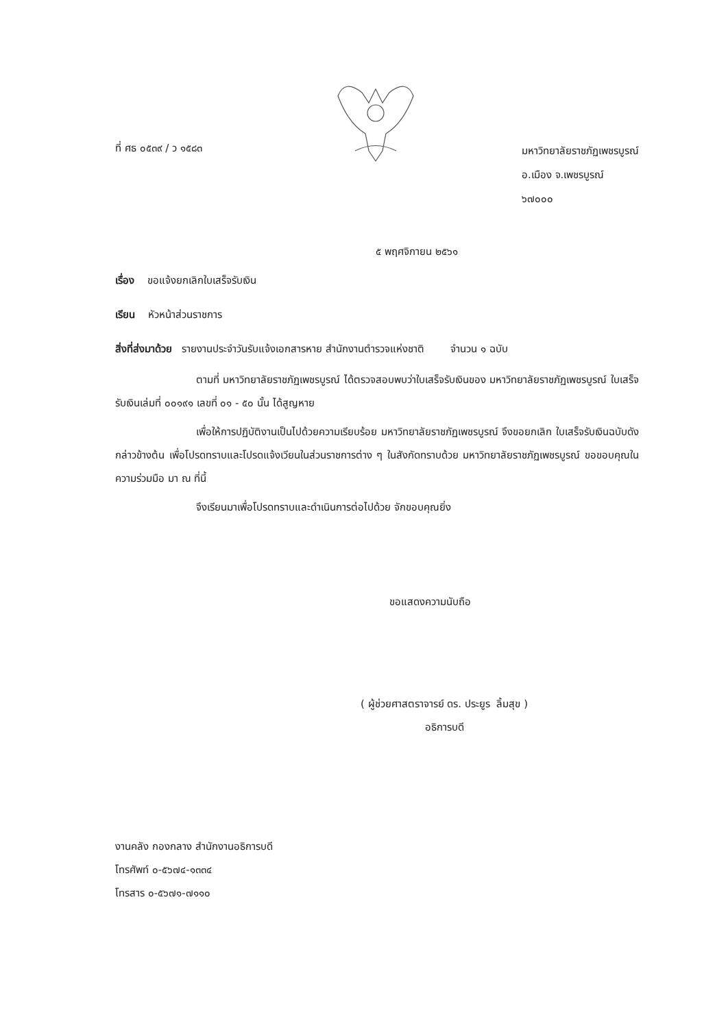ที่ ศธ ๐๕๓๙ / ว ๑๕๘๓
มหาวิทยาลัยราชภัฏเพชรบูรณ์
อ.เมือง จ.เพชรบูรณ์
๖๗๐๐๐
๕ พฤศจิกายน ๒๕๖๑
เรื่อง ขอแจ้งยกเลิกใบเสร็จรับเงิน
เรียน หัวหน้าส่วนราชการ
สิ่งที่ส่งมาด้วย รายงานประจำวันรับแจ้งเอกสารหาย สำนักงานตำรวจแห่งชาติ จำนวน ๑ ฉบับ
ตามที่ มหาวิทยาลัยราชภัฏเพชรบูรณ์ ได้ตรวจสอบพบว่าใบเสร็จรับเงินของ มหาวิทยาลัยราชภัฏเพชรบูรณ์ ใบเสร็จรับเงินเล่มที่ ๐๐๑๙๑ เลขที่ ๐๑ - ๕๐ นั้น ได้สูญหาย
เพื่อให้การปฏิบัติงานเป็นไปด้วยความเรียบร้อย มหาวิทยาลัยราชภัฏเพชรบูรณ์ จึงขอยกเลิก ใบเสร็จรับเงินฉบับดังกล่าวข้างต้น เพื่อโปรดทราบและโปรดแจ้งเวียนในส่วนราชการต่าง ๆ ในสังกัดทราบด้วย มหาวิทยาลัยราชภัฏเพชรบูรณ์ ขอขอบคุณในความร่วมมือ มา ณ ที่นี้
จึงเรียนมาเพื่อโปรดทราบและดำเนินการต่อไปด้วย จักขอบคุณยิ่ง
ขอแสดงความนับถือ
( ผู้ช่วยศาสตราจารย์ ดร. ประยูร ลิ้มสุข )
อธิการบดี
งานคลัง กองกลาง สำนักงานอธิการบดี
โทรศัพท์ ๐-๕๖๗๔-๑๓๓๔
โทรสาร ๐-๕๖๗๑-๗๑๑๐